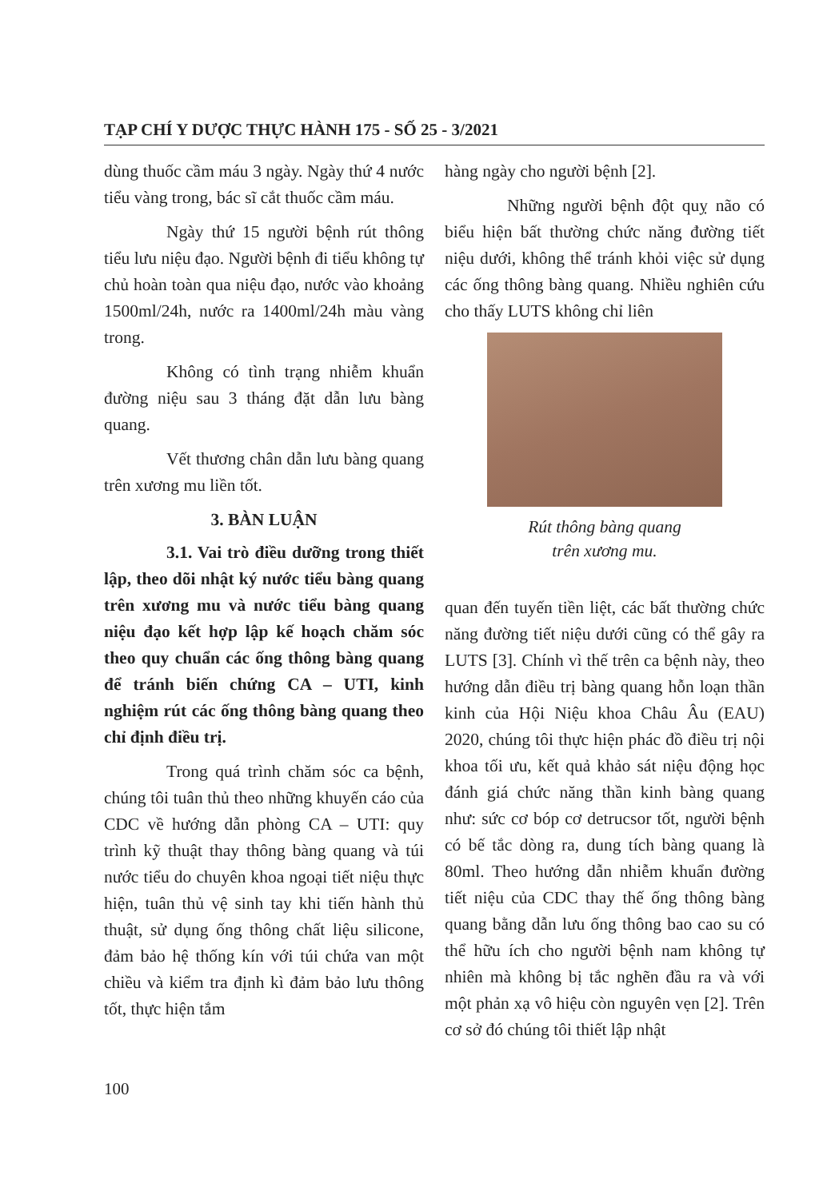TẠP CHÍ Y DƯỢC THỰC HÀNH 175 - SỐ 25 - 3/2021
dùng thuốc cầm máu 3 ngày. Ngày thứ 4 nước tiểu vàng trong, bác sĩ cắt thuốc cầm máu.
Ngày thứ 15 người bệnh rút thông tiểu lưu niệu đạo. Người bệnh đi tiểu không tự chủ hoàn toàn qua niệu đạo, nước vào khoảng 1500ml/24h, nước ra 1400ml/24h màu vàng trong.
Không có tình trạng nhiễm khuẩn đường niệu sau 3 tháng đặt dẫn lưu bàng quang.
Vết thương chân dẫn lưu bàng quang trên xương mu liền tốt.
3. BÀN LUẬN
3.1. Vai trò điều dưỡng trong thiết lập, theo dõi nhật ký nước tiểu bàng quang trên xương mu và nước tiểu bàng quang niệu đạo kết hợp lập kế hoạch chăm sóc theo quy chuẩn các ống thông bàng quang để tránh biến chứng CA – UTI, kinh nghiệm rút các ống thông bàng quang theo chỉ định điều trị.
Trong quá trình chăm sóc ca bệnh, chúng tôi tuân thủ theo những khuyến cáo của CDC về hướng dẫn phòng CA – UTI: quy trình kỹ thuật thay thông bàng quang và túi nước tiểu do chuyên khoa ngoại tiết niệu thực hiện, tuân thủ vệ sinh tay khi tiến hành thủ thuật, sử dụng ống thông chất liệu silicone, đảm bảo hệ thống kín với túi chứa van một chiều và kiểm tra định kì đảm bảo lưu thông tốt, thực hiện tắm
hàng ngày cho người bệnh [2].
Những người bệnh đột quỵ não có biểu hiện bất thường chức năng đường tiết niệu dưới, không thể tránh khỏi việc sử dụng các ống thông bàng quang. Nhiều nghiên cứu cho thấy LUTS không chỉ liên
Rút thông bàng quang
trên xương mu.
quan đến tuyến tiền liệt, các bất thường chức năng đường tiết niệu dưới cũng có thể gây ra LUTS [3]. Chính vì thế trên ca bệnh này, theo hướng dẫn điều trị bàng quang hỗn loạn thần kinh của Hội Niệu khoa Châu Âu (EAU) 2020, chúng tôi thực hiện phác đồ điều trị nội khoa tối ưu, kết quả khảo sát niệu động học đánh giá chức năng thần kinh bàng quang như: sức cơ bóp cơ detrucsor tốt, người bệnh có bế tắc dòng ra, dung tích bàng quang là 80ml. Theo hướng dẫn nhiễm khuẩn đường tiết niệu của CDC thay thế ống thông bàng quang bằng dẫn lưu ống thông bao cao su có thể hữu ích cho người bệnh nam không tự nhiên mà không bị tắc nghẽn đầu ra và với một phản xạ vô hiệu còn nguyên vẹn [2]. Trên cơ sở đó chúng tôi thiết lập nhật
100